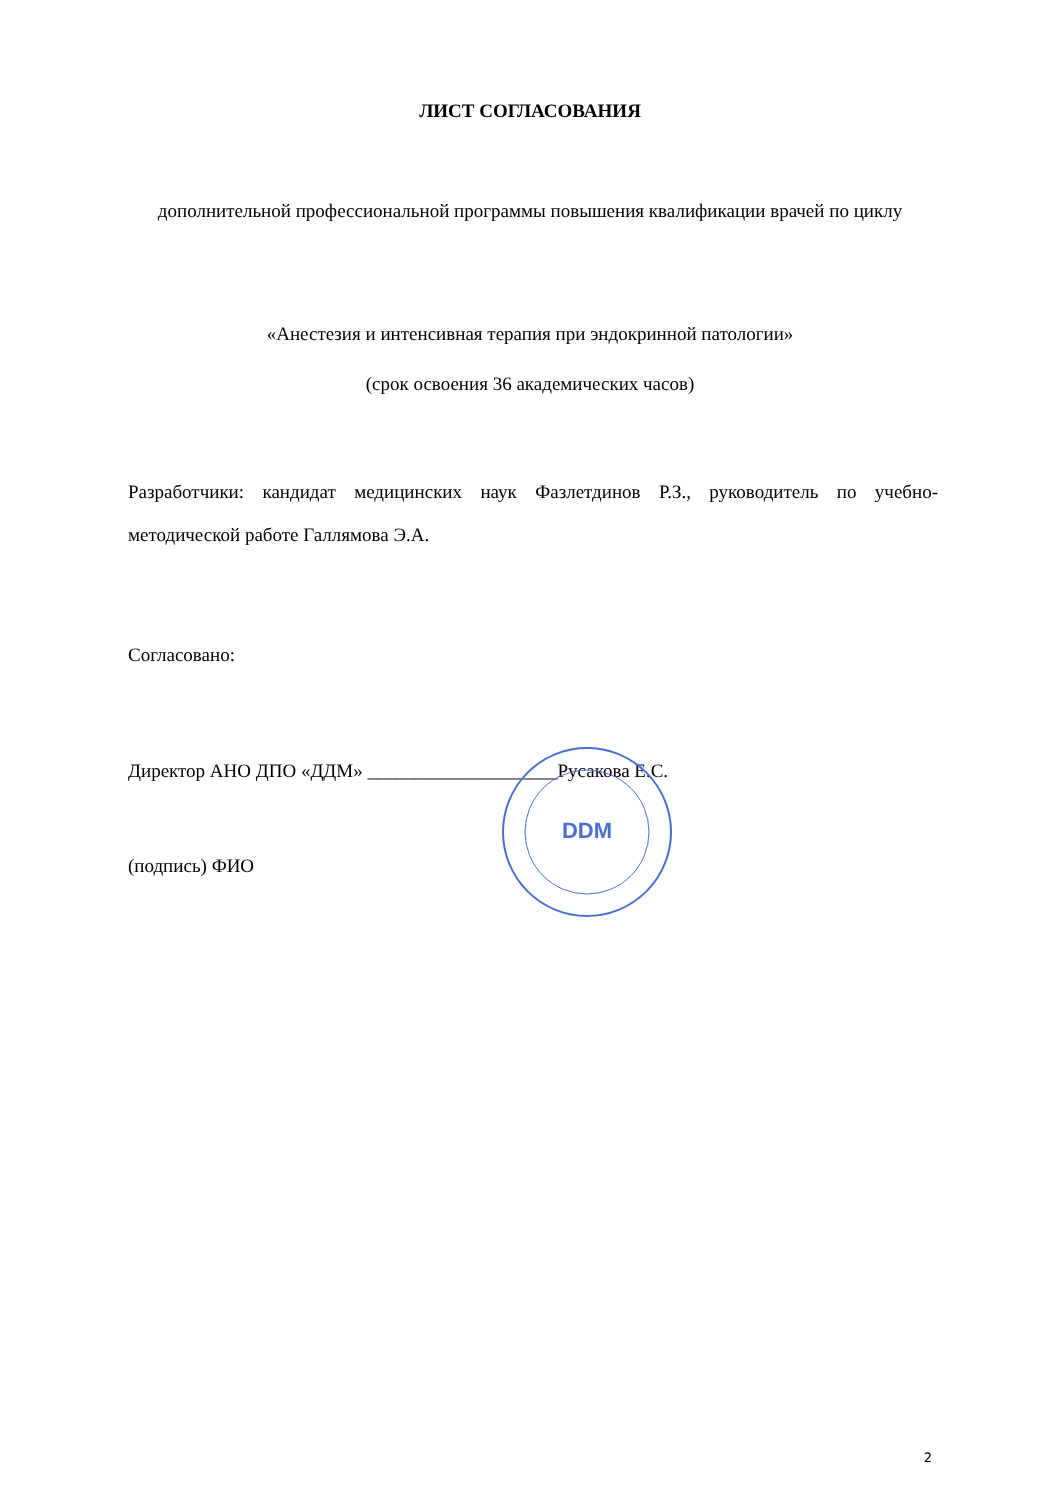ЛИСТ СОГЛАСОВАНИЯ
дополнительной профессиональной программы повышения квалификации врачей по циклу
«Анестезия и интенсивная терапия при эндокринной патологии»
(срок освоения 36 академических часов)
Разработчики: кандидат медицинских наук Фазлетдинов Р.З., руководитель по учебно-методической работе Галлямова Э.А.
Согласовано:
Директор АНО ДПО «ДДМ» ____________________Русакова Е.С.
(подпись) ФИО
DDM
2